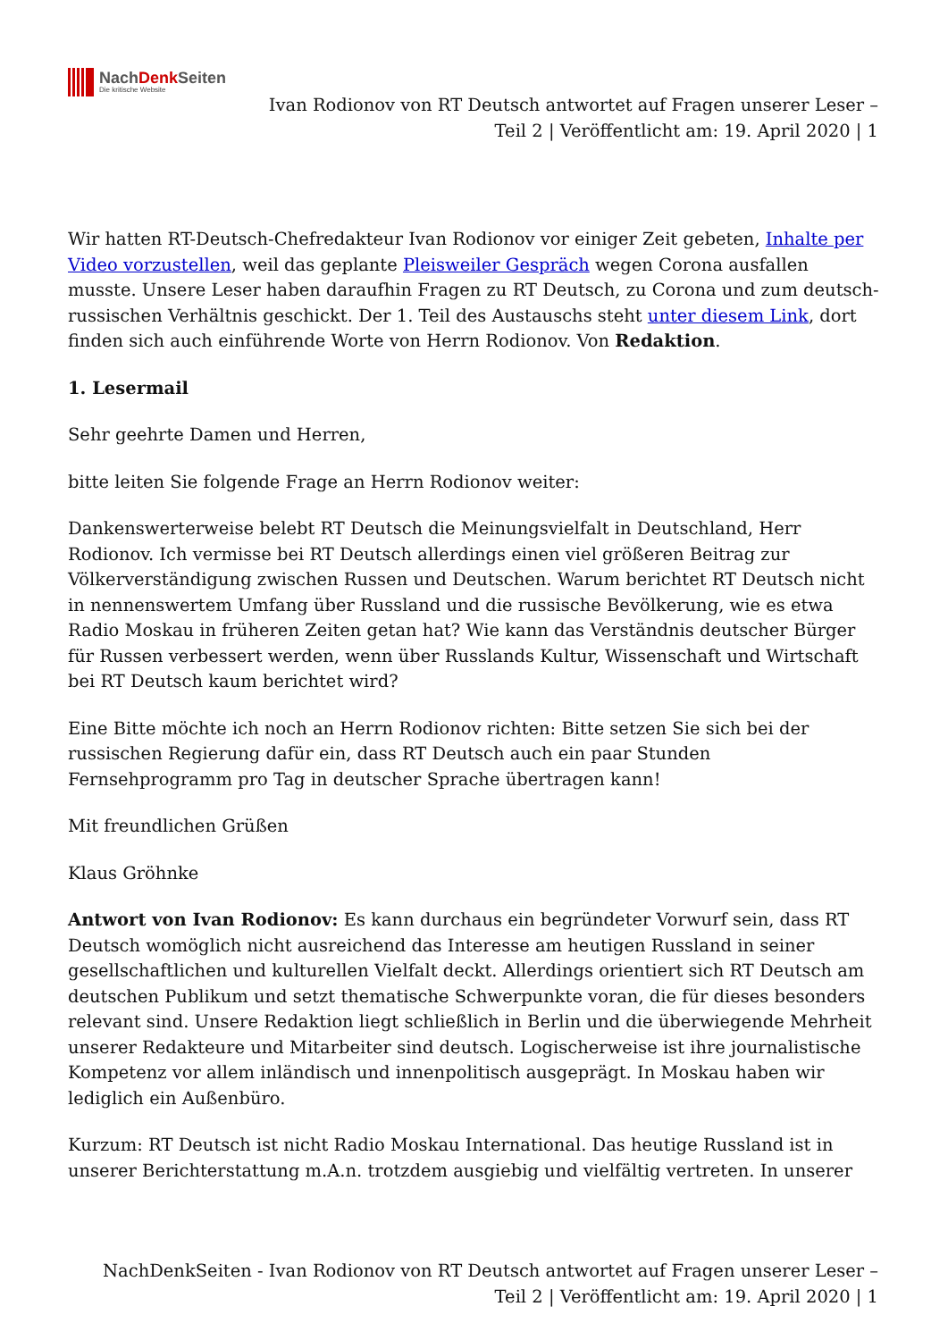NachDenk Seiten
Die kritische Website
Ivan Rodionov von RT Deutsch antwortet auf Fragen unserer Leser – Teil 2 | Veröffentlicht am: 19. April 2020 | 1
Wir hatten RT-Deutsch-Chefredakteur Ivan Rodionov vor einiger Zeit gebeten, Inhalte per Video vorzustellen, weil das geplante Pleisweiler Gespräch wegen Corona ausfallen musste. Unsere Leser haben daraufhin Fragen zu RT Deutsch, zu Corona und zum deutsch-russischen Verhältnis geschickt. Der 1. Teil des Austauschs steht unter diesem Link, dort finden sich auch einführende Worte von Herrn Rodionov. Von Redaktion.
1. Lesermail
Sehr geehrte Damen und Herren,
bitte leiten Sie folgende Frage an Herrn Rodionov weiter:
Dankenswerterweise belebt RT Deutsch die Meinungsvielfalt in Deutschland, Herr Rodionov. Ich vermisse bei RT Deutsch allerdings einen viel größeren Beitrag zur Völkerverständigung zwischen Russen und Deutschen. Warum berichtet RT Deutsch nicht in nennenswertem Umfang über Russland und die russische Bevölkerung, wie es etwa Radio Moskau in früheren Zeiten getan hat? Wie kann das Verständnis deutscher Bürger für Russen verbessert werden, wenn über Russlands Kultur, Wissenschaft und Wirtschaft bei RT Deutsch kaum berichtet wird?
Eine Bitte möchte ich noch an Herrn Rodionov richten: Bitte setzen Sie sich bei der russischen Regierung dafür ein, dass RT Deutsch auch ein paar Stunden Fernsehprogramm pro Tag in deutscher Sprache übertragen kann!
Mit freundlichen Grüßen
Klaus Gröhnke
Antwort von Ivan Rodionov: Es kann durchaus ein begründeter Vorwurf sein, dass RT Deutsch womöglich nicht ausreichend das Interesse am heutigen Russland in seiner gesellschaftlichen und kulturellen Vielfalt deckt. Allerdings orientiert sich RT Deutsch am deutschen Publikum und setzt thematische Schwerpunkte voran, die für dieses besonders relevant sind. Unsere Redaktion liegt schließlich in Berlin und die überwiegende Mehrheit unserer Redakteure und Mitarbeiter sind deutsch. Logischerweise ist ihre journalistische Kompetenz vor allem inländisch und innenpolitisch ausgeprägt. In Moskau haben wir lediglich ein Außenbüro.
Kurzum: RT Deutsch ist nicht Radio Moskau International. Das heutige Russland ist in unserer Berichterstattung m.A.n. trotzdem ausgiebig und vielfältig vertreten. In unserer
NachDenkSeiten - Ivan Rodionov von RT Deutsch antwortet auf Fragen unserer Leser – Teil 2 | Veröffentlicht am: 19. April 2020 | 1